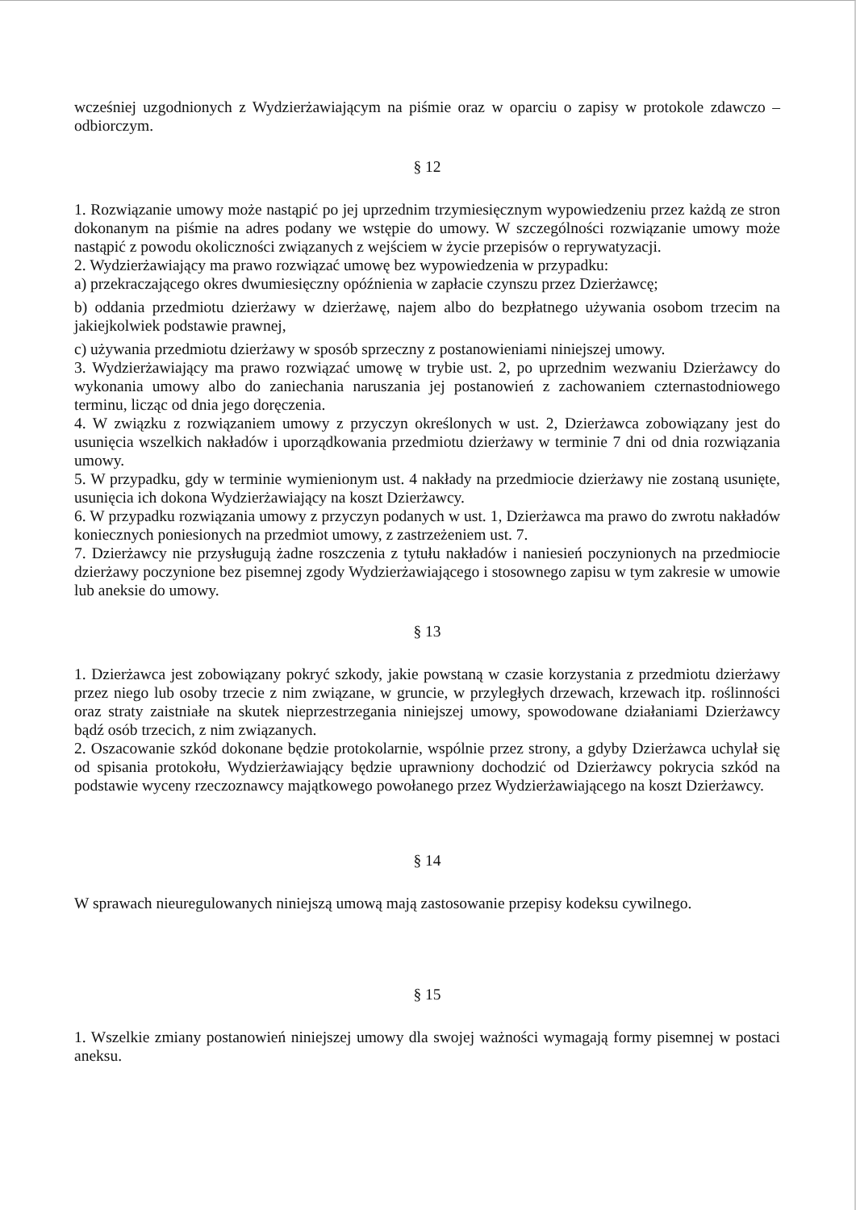wcześniej uzgodnionych z Wydzierżawiającym na piśmie oraz w oparciu o zapisy w protokole zdawczo – odbiorczym.
§ 12
1. Rozwiązanie umowy może nastąpić po jej uprzednim trzymiesięcznym wypowiedzeniu przez każdą ze stron dokonanym na piśmie na adres podany we wstępie do umowy. W szczególności rozwiązanie umowy może nastąpić z powodu okoliczności związanych z wejściem w życie przepisów o reprywatyzacji.
2. Wydzierżawiający ma prawo rozwiązać umowę bez wypowiedzenia w przypadku:
a) przekraczającego okres dwumiesięczny opóźnienia w zapłacie czynszu przez Dzierżawcę;
b) oddania przedmiotu dzierżawy w dzierżawę, najem albo do bezpłatnego używania osobom trzecim na jakiejkolwiek podstawie prawnej,
c) używania przedmiotu dzierżawy w sposób sprzeczny z postanowieniami niniejszej umowy.
3. Wydzierżawiający ma prawo rozwiązać umowę w trybie ust. 2, po uprzednim wezwaniu Dzierżawcy do wykonania umowy albo do zaniechania naruszania jej postanowień z zachowaniem czternastodniowego terminu, licząc od dnia jego doręczenia.
4. W związku z rozwiązaniem umowy z przyczyn określonych w ust. 2, Dzierżawca zobowiązany jest do usunięcia wszelkich nakładów i uporządkowania przedmiotu dzierżawy w terminie 7 dni od dnia rozwiązania umowy.
5. W przypadku, gdy w terminie wymienionym ust. 4 nakłady na przedmiocie dzierżawy nie zostaną usunięte, usunięcia ich dokona Wydzierżawiający na koszt Dzierżawcy.
6. W przypadku rozwiązania umowy z przyczyn podanych w ust. 1, Dzierżawca ma prawo do zwrotu nakładów koniecznych poniesionych na przedmiot umowy, z zastrzeżeniem ust. 7.
7. Dzierżawcy nie przysługują żadne roszczenia z tytułu nakładów i naniesień poczynionych na przedmiocie dzierżawy poczynione bez pisemnej zgody Wydzierżawiającego i stosownego zapisu w tym zakresie w umowie lub aneksie do umowy.
§ 13
1. Dzierżawca jest zobowiązany pokryć szkody, jakie powstaną w czasie korzystania z przedmiotu dzierżawy przez niego lub osoby trzecie z nim związane, w gruncie, w przyległych drzewach, krzewach itp. roślinności oraz straty zaistniałe na skutek nieprzestrzegania niniejszej umowy, spowodowane działaniami Dzierżawcy bądź osób trzecich, z nim związanych.
2. Oszacowanie szkód dokonane będzie protokolarnie, wspólnie przez strony, a gdyby Dzierżawca uchylał się od spisania protokołu, Wydzierżawiający będzie uprawniony dochodzić od Dzierżawcy pokrycia szkód na podstawie wyceny rzeczoznawcy majątkowego powołanego przez Wydzierżawiającego na koszt Dzierżawcy.
§ 14
W sprawach nieuregulowanych niniejszą umową mają zastosowanie przepisy kodeksu cywilnego.
§ 15
1. Wszelkie zmiany postanowień niniejszej umowy dla swojej ważności wymagają formy pisemnej w postaci aneksu.